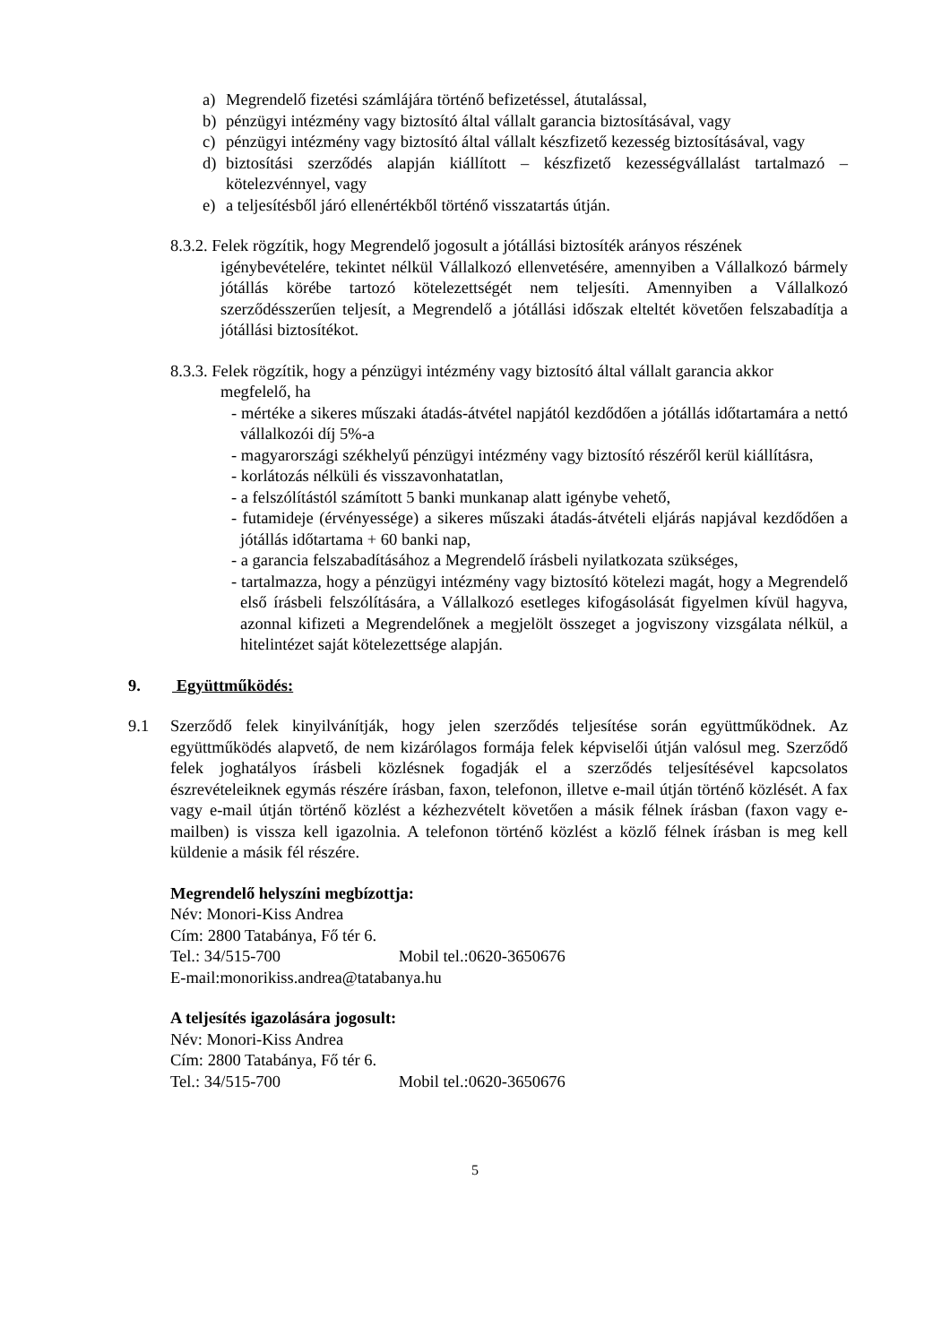a) Megrendelő fizetési számlájára történő befizetéssel, átutalással,
b) pénzügyi intézmény vagy biztosító által vállalt garancia biztosításával, vagy
c) pénzügyi intézmény vagy biztosító által vállalt készfizető kezesség biztosításával, vagy
d) biztosítási szerződés alapján kiállított – készfizető kezességvállalást tartalmazó – kötelezvénnyel, vagy
e) a teljesítésből járó ellenértékből történő visszatartás útján.
8.3.2. Felek rögzítik, hogy Megrendelő jogosult a jótállási biztosíték arányos részének
igénybevételére, tekintet nélkül Vállalkozó ellenvetésére, amennyiben a Vállalkozó bármely jótállás körébe tartozó kötelezettségét nem teljesíti. Amennyiben a Vállalkozó szerződésszerűen teljesít, a Megrendelő a jótállási időszak elteltét követően felszabadítja a jótállási biztosítékot.
8.3.3. Felek rögzítik, hogy a pénzügyi intézmény vagy biztosító által vállalt garancia akkor
megfelelő, ha
- mértéke a sikeres műszaki átadás-átvétel napjától kezdődően a jótállás időtartamára a nettó vállalkozói díj 5%-a
- magyarországi székhelyű pénzügyi intézmény vagy biztosító részéről kerül kiállításra,
- korlátozás nélküli és visszavonhatatlan,
- a felszólítástól számított 5 banki munkanap alatt igénybe vehető,
- futamideje (érvényessége) a sikeres műszaki átadás-átvételi eljárás napjával kezdődően a jótállás időtartama + 60 banki nap,
- a garancia felszabadításához a Megrendelő írásbeli nyilatkozata szükséges,
- tartalmazza, hogy a pénzügyi intézmény vagy biztosító kötelezi magát, hogy a Megrendelő első írásbeli felszólítására, a Vállalkozó esetleges kifogásolását figyelmen kívül hagyva, azonnal kifizeti a Megrendelőnek a megjelölt összeget a jogviszony vizsgálata nélkül, a hitelintézet saját kötelezettsége alapján.
9. Együttműködés:
9.1 Szerződő felek kinyilvánítják, hogy jelen szerződés teljesítése során együttműködnek. Az együttműködés alapvető, de nem kizárólagos formája felek képviselői útján valósul meg. Szerződő felek joghatályos írásbeli közlésnek fogadják el a szerződés teljesítésével kapcsolatos észrevételeiknek egymás részére írásban, faxon, telefonon, illetve e-mail útján történő közlését. A fax vagy e-mail útján történő közlést a kézhezvételt követően a másik félnek írásban (faxon vagy e-mailben) is vissza kell igazolnia. A telefonon történő közlést a közlő félnek írásban is meg kell küldenie a másik fél részére.
Megrendelő helyszíni megbízottja:
Név: Monori-Kiss Andrea
Cím: 2800 Tatabánya, Fő tér 6.
Tel.: 34/515-700 Mobil tel.:0620-3650676
E-mail:monorikiss.andrea@tatabanya.hu
A teljesítés igazolására jogosult:
Név: Monori-Kiss Andrea
Cím: 2800 Tatabánya, Fő tér 6.
Tel.: 34/515-700 Mobil tel.:0620-3650676
5